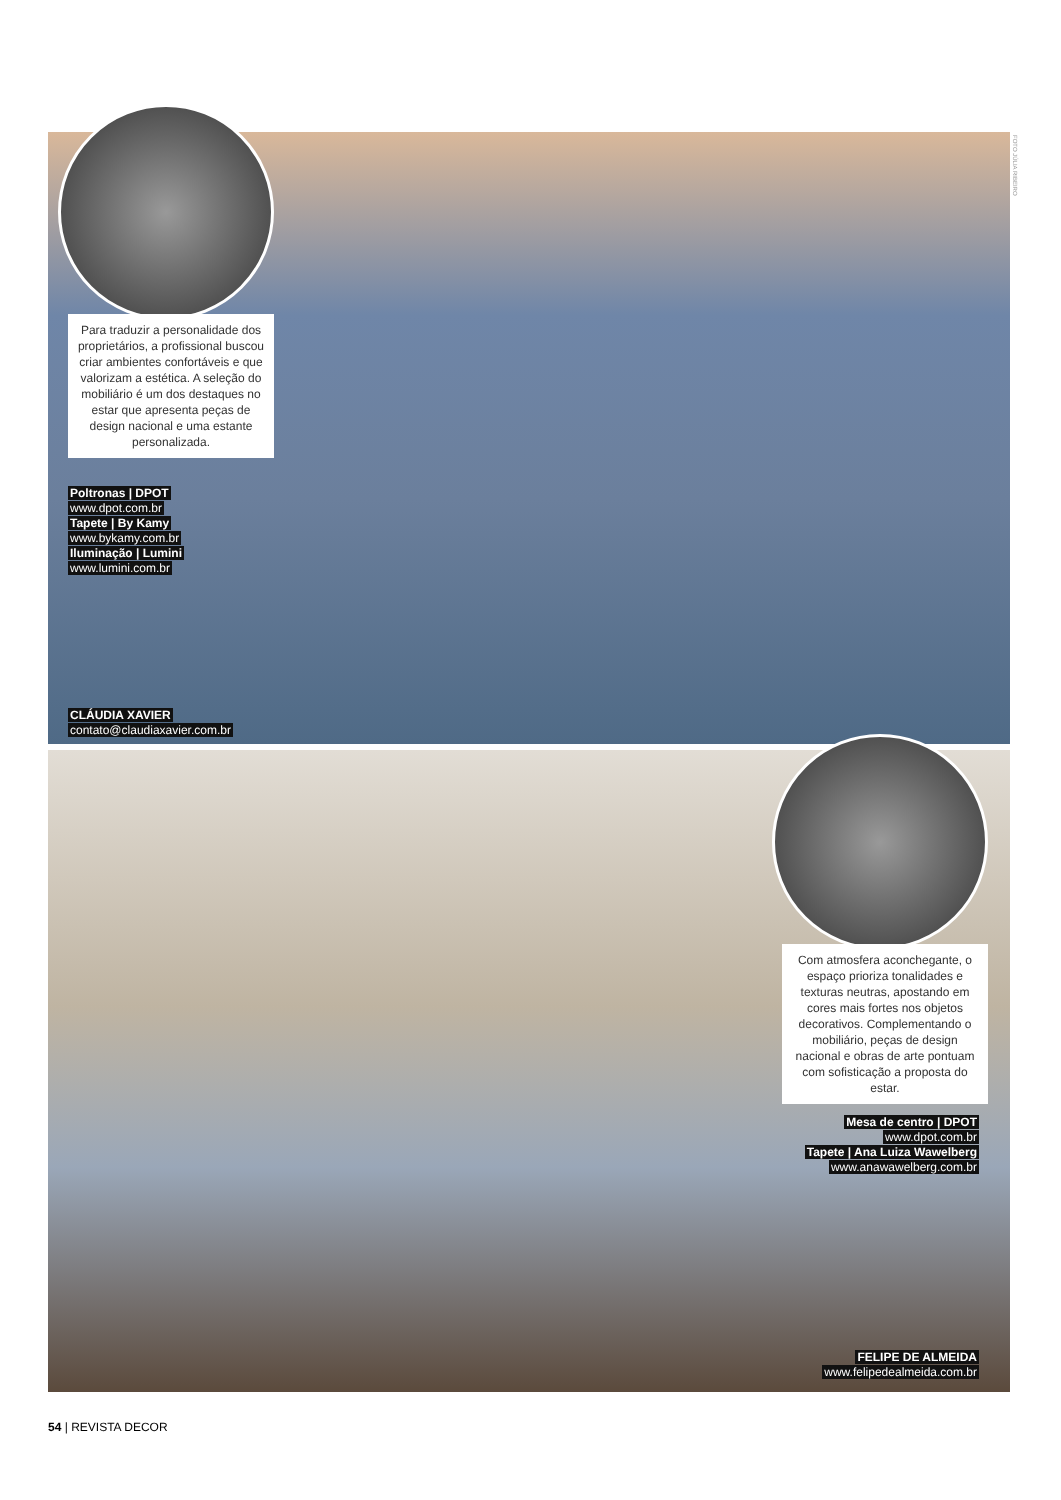FOTO JÚLIA RIBEIRO
Para traduzir a personalidade dos proprietários, a profissional buscou criar ambientes confortáveis e que valorizam a estética. A seleção do mobiliário é um dos destaques no estar que apresenta peças de design nacional e uma estante personalizada.
Poltronas | DPOT
www.dpot.com.br
Tapete | By Kamy
www.bykamy.com.br
Iluminação | Lumini
www.lumini.com.br
CLÁUDIA XAVIER
contato@claudiaxavier.com.br
Com atmosfera aconchegante, o espaço prioriza tonalidades e texturas neutras, apostando em cores mais fortes nos objetos decorativos. Complementando o mobiliário, peças de design nacional e obras de arte pontuam com sofisticação a proposta do estar.
Mesa de centro | DPOT
www.dpot.com.br
Tapete | Ana Luiza Wawelberg
www.anawawelberg.com.br
FELIPE DE ALMEIDA
www.felipedealmeida.com.br
54 | REVISTA DECOR